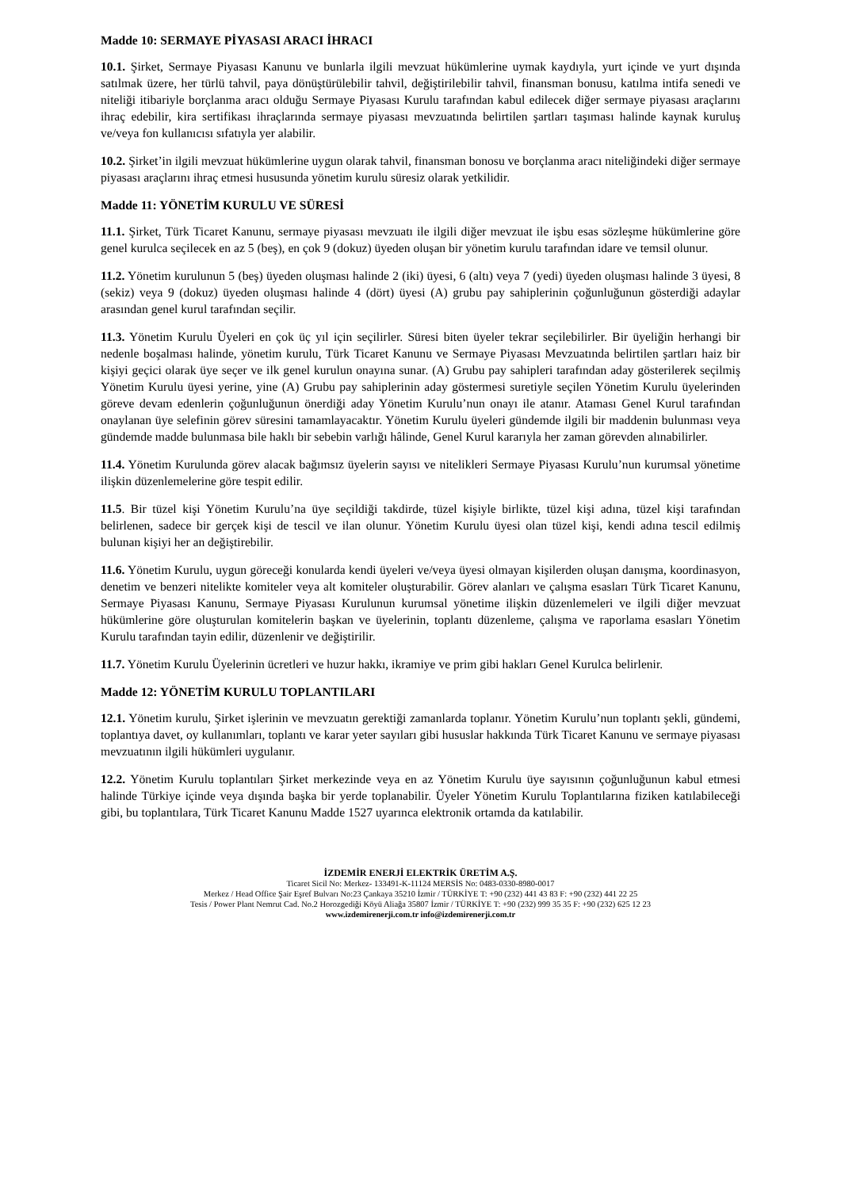Madde 10: SERMAYE PİYASASI ARACI İHRACI
10.1. Şirket, Sermaye Piyasası Kanunu ve bunlarla ilgili mevzuat hükümlerine uymak kaydıyla, yurt içinde ve yurt dışında satılmak üzere, her türlü tahvil, paya dönüştürülebilir tahvil, değiştirilebilir tahvil, finansman bonusu, katılma intifa senedi ve niteliği itibariyle borçlanma aracı olduğu Sermaye Piyasası Kurulu tarafından kabul edilecek diğer sermaye piyasası araçlarını ihraç edebilir, kira sertifikası ihraçlarında sermaye piyasası mevzuatında belirtilen şartları taşıması halinde kaynak kuruluş ve/veya fon kullanıcısı sıfatıyla yer alabilir.
10.2. Şirket’in ilgili mevzuat hükümlerine uygun olarak tahvil, finansman bonosu ve borçlanma aracı niteliğindeki diğer sermaye piyasası araçlarını ihraç etmesi hususunda yönetim kurulu süresiz olarak yetkilidir.
Madde 11: YÖNETİM KURULU VE SÜRESİ
11.1. Şirket, Türk Ticaret Kanunu, sermaye piyasası mevzuatı ile ilgili diğer mevzuat ile işbu esas sözleşme hükümlerine göre genel kurulca seçilecek en az 5 (beş), en çok 9 (dokuz) üyeden oluşan bir yönetim kurulu tarafından idare ve temsil olunur.
11.2. Yönetim kurulunun 5 (beş) üyeden oluşması halinde 2 (iki) üyesi, 6 (altı) veya 7 (yedi) üyeden oluşması halinde 3 üyesi, 8 (sekiz) veya 9 (dokuz) üyeden oluşması halinde 4 (dört) üyesi (A) grubu pay sahiplerinin çoğunluğunun gösterdiği adaylar arasından genel kurul tarafından seçilir.
11.3. Yönetim Kurulu Üyeleri en çok üç yıl için seçilirler. Süresi biten üyeler tekrar seçilebilirler. Bir üyeliğin herhangi bir nedenle boşalması halinde, yönetim kurulu, Türk Ticaret Kanunu ve Sermaye Piyasası Mevzuatında belirtilen şartları haiz bir kişiyi geçici olarak üye seçer ve ilk genel kurulun onayına sunar. (A) Grubu pay sahipleri tarafından aday gösterilerek seçilmiş Yönetim Kurulu üyesi yerine, yine (A) Grubu pay sahiplerinin aday göstermesi suretiyle seçilen Yönetim Kurulu üyelerinden göreve devam edenlerin çoğunluğunun önerdiği aday Yönetim Kurulu’nun onayı ile atanır. Ataması Genel Kurul tarafından onaylanan üye selefinin görev süresini tamamlayacaktır. Yönetim Kurulu üyeleri gündemde ilgili bir maddenin bulunması veya gündemde madde bulunmasa bile haklı bir sebebin varlığı hâlinde, Genel Kurul kararıyla her zaman görevden alınabilirler.
11.4. Yönetim Kurulunda görev alacak bağımsız üyelerin sayısı ve nitelikleri Sermaye Piyasası Kurulu’nun kurumsal yönetime ilişkin düzenlemelerine göre tespit edilir.
11.5. Bir tüzel kişi Yönetim Kurulu’na üye seçildiği takdirde, tüzel kişiyle birlikte, tüzel kişi adına, tüzel kişi tarafından belirlenen, sadece bir gerçek kişi de tescil ve ilan olunur. Yönetim Kurulu üyesi olan tüzel kişi, kendi adına tescil edilmiş bulunan kişiyi her an değiştirebilir.
11.6. Yönetim Kurulu, uygun göreceği konularda kendi üyeleri ve/veya üyesi olmayan kişilerden oluşan danışma, koordinasyon, denetim ve benzeri nitelikte komiteler veya alt komiteler oluşturabilir. Görev alanları ve çalışma esasları Türk Ticaret Kanunu, Sermaye Piyasası Kanunu, Sermaye Piyasası Kurulunun kurumsal yönetime ilişkin düzenlemeleri ve ilgili diğer mevzuat hükümlerine göre oluşturulan komitelerin başkan ve üyelerinin, toplantı düzenleme, çalışma ve raporlama esasları Yönetim Kurulu tarafından tayin edilir, düzenlenir ve değiştirilir.
11.7. Yönetim Kurulu Üyelerinin ücretleri ve huzur hakkı, ikramiye ve prim gibi hakları Genel Kurulca belirlenir.
Madde 12: YÖNETİM KURULU TOPLANTILARI
12.1. Yönetim kurulu, Şirket işlerinin ve mevzuatın gerektiği zamanlarda toplanır. Yönetim Kurulu’nun toplantı şekli, gündemi, toplantıya davet, oy kullanımları, toplantı ve karar yeter sayıları gibi hususlar hakkında Türk Ticaret Kanunu ve sermaye piyasası mevzuatının ilgili hükümleri uygulanır.
12.2. Yönetim Kurulu toplantıları Şirket merkezinde veya en az Yönetim Kurulu üye sayısının çoğunluğunun kabul etmesi halinde Türkiye içinde veya dışında başka bir yerde toplanabilir. Üyeler Yönetim Kurulu Toplantılarına fiziken katılabileceği gibi, bu toplantılara, Türk Ticaret Kanunu Madde 1527 uyarınca elektronik ortamda da katılabilir.
İZDEMİR ENERJİ ELEKTRİK ÜRETİM A.Ş.
Ticaret Sicil No: Merkez- 133491-K-11124 MERSİS No: 0483-0330-8980-0017
Merkez / Head Office Şair Eşref Bulvarı No:23 Çankaya 35210 İzmir / TÜRKİYE T: +90 (232) 441 43 83 F: +90 (232) 441 22 25
Tesis / Power Plant Nemrut Cad. No.2 Horozgediği Köyü Aliağa 35807 İzmir / TÜRKİYE T: +90 (232) 999 35 35 F: +90 (232) 625 12 23
www.izdemirenerji.com.tr info@izdemirenerji.com.tr